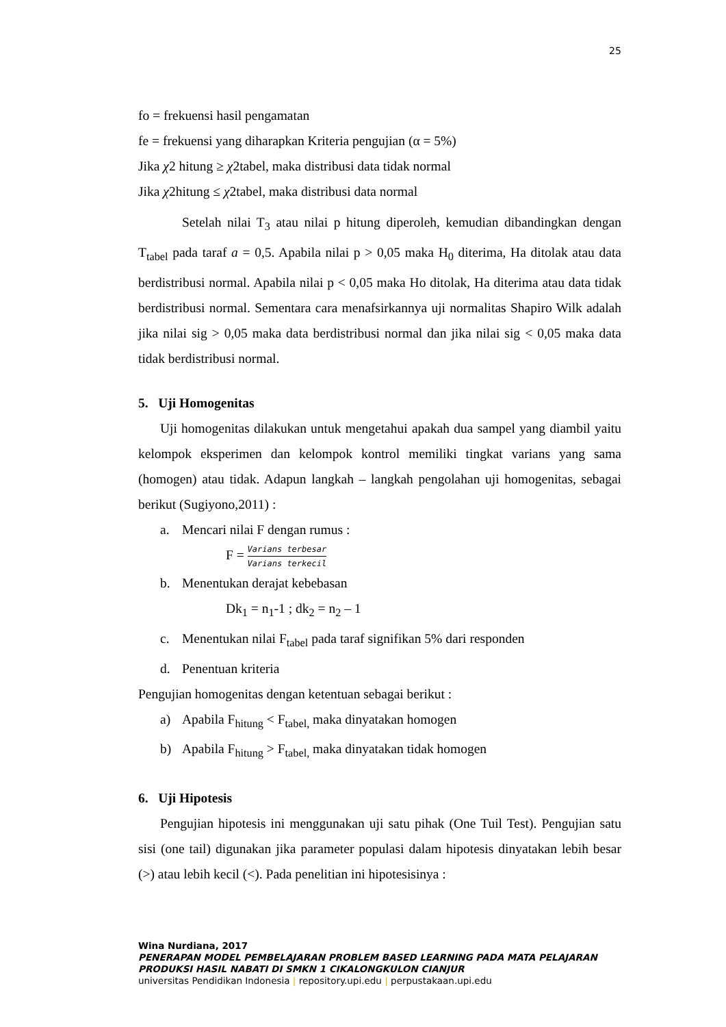25
fo = frekuensi hasil pengamatan
fe = frekuensi yang diharapkan Kriteria pengujian (α = 5%)
Jika χ2 hitung ≥ χ2tabel, maka distribusi data tidak normal
Jika χ2hitung ≤ χ2tabel, maka distribusi data normal
Setelah nilai T<sub>3</sub> atau nilai p hitung diperoleh, kemudian dibandingkan dengan T<sub>tabel</sub> pada taraf a = 0,5. Apabila nilai p > 0,05 maka H<sub>0</sub> diterima, Ha ditolak atau data berdistribusi normal. Apabila nilai p < 0,05 maka Ho ditolak, Ha diterima atau data tidak berdistribusi normal. Sementara cara menafsirkannya uji normalitas Shapiro Wilk adalah jika nilai sig > 0,05 maka data berdistribusi normal dan jika nilai sig < 0,05 maka data tidak berdistribusi normal.
5. Uji Homogenitas
Uji homogenitas dilakukan untuk mengetahui apakah dua sampel yang diambil yaitu kelompok eksperimen dan kelompok kontrol memiliki tingkat varians yang sama (homogen) atau tidak. Adapun langkah – langkah pengolahan uji homogenitas, sebagai berikut (Sugiyono,2011) :
a. Mencari nilai F dengan rumus :
F =
Varians terbesar
Varians terkecil
b. Menentukan derajat kebebasan
Dk<sub>1</sub> = n<sub>1</sub>-1 ; dk<sub>2</sub> = n<sub>2</sub> – 1
c. Menentukan nilai F<sub>tabel</sub> pada taraf signifikan 5% dari responden
d. Penentuan kriteria
Pengujian homogenitas dengan ketentuan sebagai berikut :
a) Apabila F<sub>hitung</sub> < F<sub>tabel,</sub> maka dinyatakan homogen
b) Apabila F<sub>hitung</sub> > F<sub>tabel,</sub> maka dinyatakan tidak homogen
6. Uji Hipotesis
Pengujian hipotesis ini menggunakan uji satu pihak (One Tuil Test). Pengujian satu sisi (one tail) digunakan jika parameter populasi dalam hipotesis dinyatakan lebih besar (>) atau lebih kecil (<). Pada penelitian ini hipotesisinya :
Wina Nurdiana, 2017
PENERAPAN MODEL PEMBELAJARAN PROBLEM BASED LEARNING PADA MATA PELAJARAN
PRODUKSI HASIL NABATI DI SMKN 1 CIKALONGKULON CIANJUR
universitas Pendidikan Indonesia | repository.upi.edu | perpustakaan.upi.edu